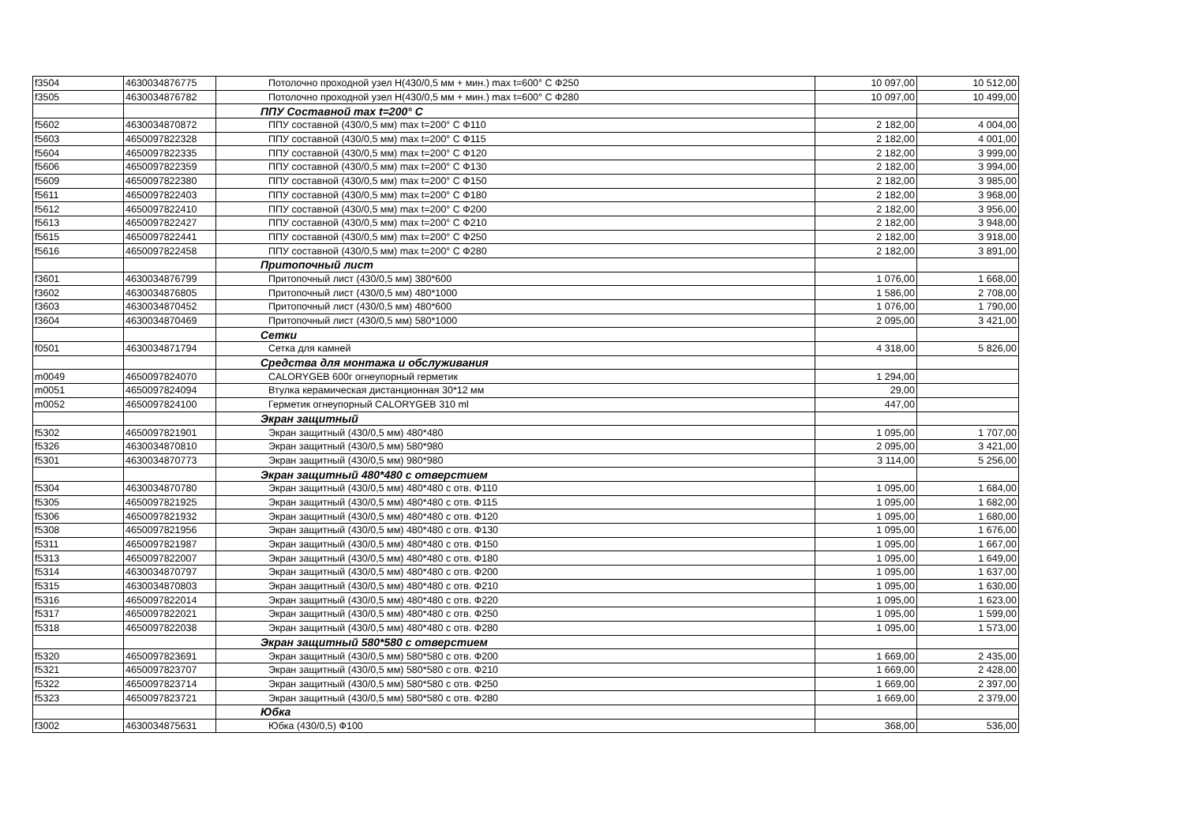| f3504 | 4630034876775 | Потолочно проходной узел Н(430/0,5 мм + мин.) max t=600° С Ф250 | 10 097,00 | 10 512,00 |
| f3505 | 4630034876782 | Потолочно проходной узел Н(430/0,5 мм + мин.) max t=600° С Ф280 | 10 097,00 | 10 499,00 |
| | | ППУ Составной max t=200° С | | |
| f5602 | 4630034870872 | ППУ составной (430/0,5 мм) max t=200° С Ф110 | 2 182,00 | 4 004,00 |
| f5603 | 4650097822328 | ППУ составной (430/0,5 мм) max t=200° С Ф115 | 2 182,00 | 4 001,00 |
| f5604 | 4650097822335 | ППУ составной (430/0,5 мм) max t=200° С Ф120 | 2 182,00 | 3 999,00 |
| f5606 | 4650097822359 | ППУ составной (430/0,5 мм) max t=200° С Ф130 | 2 182,00 | 3 994,00 |
| f5609 | 4650097822380 | ППУ составной (430/0,5 мм) max t=200° С Ф150 | 2 182,00 | 3 985,00 |
| f5611 | 4650097822403 | ППУ составной (430/0,5 мм) max t=200° С Ф180 | 2 182,00 | 3 968,00 |
| f5612 | 4650097822410 | ППУ составной (430/0,5 мм) max t=200° С Ф200 | 2 182,00 | 3 956,00 |
| f5613 | 4650097822427 | ППУ составной (430/0,5 мм) max t=200° С Ф210 | 2 182,00 | 3 948,00 |
| f5615 | 4650097822441 | ППУ составной (430/0,5 мм) max t=200° С Ф250 | 2 182,00 | 3 918,00 |
| f5616 | 4650097822458 | ППУ составной (430/0,5 мм) max t=200° С Ф280 | 2 182,00 | 3 891,00 |
| | | Притопочный лист | | |
| f3601 | 4630034876799 | Притопочный лист (430/0,5 мм) 380*600 | 1 076,00 | 1 668,00 |
| f3602 | 4630034876805 | Притопочный лист (430/0,5 мм) 480*1000 | 1 586,00 | 2 708,00 |
| f3603 | 4630034870452 | Притопочный лист (430/0,5 мм) 480*600 | 1 076,00 | 1 790,00 |
| f3604 | 4630034870469 | Притопочный лист (430/0,5 мм) 580*1000 | 2 095,00 | 3 421,00 |
| | | Сетки | | |
| f0501 | 4630034871794 | Сетка для камней | 4 318,00 | 5 826,00 |
| | | Средства для монтажа и обслуживания | | |
| m0049 | 4650097824070 | CALORYGEB 600г огнеупорный герметик | 1 294,00 | |
| m0051 | 4650097824094 | Втулка керамическая дистанционная 30*12 мм | 29,00 | |
| m0052 | 4650097824100 | Герметик огнеупорный CALORYGEB 310 ml | 447,00 | |
| | | Экран защитный | | |
| f5302 | 4650097821901 | Экран защитный (430/0,5 мм) 480*480 | 1 095,00 | 1 707,00 |
| f5326 | 4630034870810 | Экран защитный (430/0,5 мм) 580*980 | 2 095,00 | 3 421,00 |
| f5301 | 4630034870773 | Экран защитный (430/0,5 мм) 980*980 | 3 114,00 | 5 256,00 |
| | | Экран защитный 480*480 с отверстием | | |
| f5304 | 4630034870780 | Экран защитный (430/0,5 мм) 480*480 с отв. Ф110 | 1 095,00 | 1 684,00 |
| f5305 | 4650097821925 | Экран защитный (430/0,5 мм) 480*480 с отв. Ф115 | 1 095,00 | 1 682,00 |
| f5306 | 4650097821932 | Экран защитный (430/0,5 мм) 480*480 с отв. Ф120 | 1 095,00 | 1 680,00 |
| f5308 | 4650097821956 | Экран защитный (430/0,5 мм) 480*480 с отв. Ф130 | 1 095,00 | 1 676,00 |
| f5311 | 4650097821987 | Экран защитный (430/0,5 мм) 480*480 с отв. Ф150 | 1 095,00 | 1 667,00 |
| f5313 | 4650097822007 | Экран защитный (430/0,5 мм) 480*480 с отв. Ф180 | 1 095,00 | 1 649,00 |
| f5314 | 4630034870797 | Экран защитный (430/0,5 мм) 480*480 с отв. Ф200 | 1 095,00 | 1 637,00 |
| f5315 | 4630034870803 | Экран защитный (430/0,5 мм) 480*480 с отв. Ф210 | 1 095,00 | 1 630,00 |
| f5316 | 4650097822014 | Экран защитный (430/0,5 мм) 480*480 с отв. Ф220 | 1 095,00 | 1 623,00 |
| f5317 | 4650097822021 | Экран защитный (430/0,5 мм) 480*480 с отв. Ф250 | 1 095,00 | 1 599,00 |
| f5318 | 4650097822038 | Экран защитный (430/0,5 мм) 480*480 с отв. Ф280 | 1 095,00 | 1 573,00 |
| | | Экран защитный 580*580 с отверстием | | |
| f5320 | 4650097823691 | Экран защитный (430/0,5 мм) 580*580 с отв. Ф200 | 1 669,00 | 2 435,00 |
| f5321 | 4650097823707 | Экран защитный (430/0,5 мм) 580*580 с отв. Ф210 | 1 669,00 | 2 428,00 |
| f5322 | 4650097823714 | Экран защитный (430/0,5 мм) 580*580 с отв. Ф250 | 1 669,00 | 2 397,00 |
| f5323 | 4650097823721 | Экран защитный (430/0,5 мм) 580*580 с отв. Ф280 | 1 669,00 | 2 379,00 |
| | | Юбка | | |
| f3002 | 4630034875631 | Юбка (430/0,5) Ф100 | 368,00 | 536,00 |